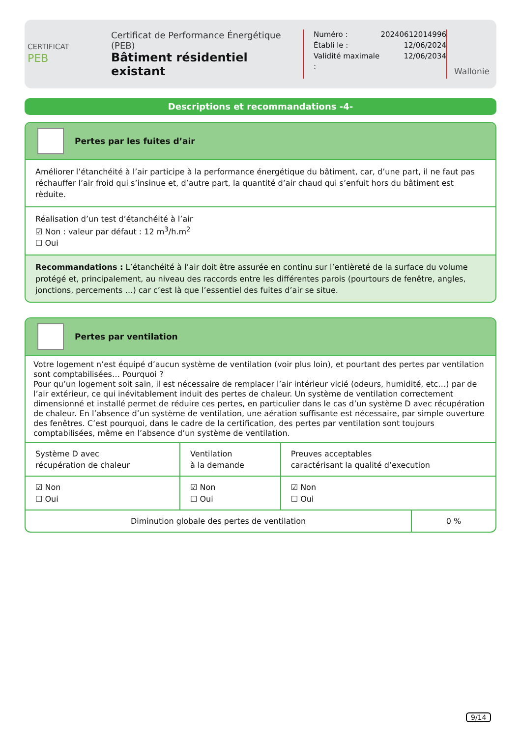CERTIFICAT
PEB
Certificat de Performance Énergétique (PEB)
Bâtiment résidentiel existant
| Numéro : | 20240612014996 |
| Établi le : | 12/06/2024 |
| Validité maximale : | 12/06/2034 |
Wallonie
Descriptions et recommandations -4-
Pertes par les fuites d’air
Améliorer l’étanchéité à l’air participe à la performance énergétique du bâtiment, car, d’une part, il ne faut pas réchauffer l’air froid qui s’insinue et, d’autre part, la quantité d’air chaud qui s’enfuit hors du bâtiment est rèduite.
Réalisation d’un test d’étanchéité à l’air
☑ Non : valeur par défaut : 12 m<sup>3</sup>/h.m<sup>2</sup>
☐ Oui
Recommandations : L’étanchéité à l’air doit être assurée en continu sur l’entièreté de la surface du volume protégé et, principalement, au niveau des raccords entre les différentes parois (pourtours de fenêtre, angles, jonctions, percements …) car c’est là que l’essentiel des fuites d’air se situe.
Pertes par ventilation
Votre logement n’est équipé d’aucun système de ventilation (voir plus loin), et pourtant des pertes par ventilation sont comptabilisées… Pourquoi ?
Pour qu’un logement soit sain, il est nécessaire de remplacer l’air intérieur vicié (odeurs, humidité, etc…) par de l’air extérieur, ce qui inévitablement induit des pertes de chaleur. Un système de ventilation correctement dimensionné et installé permet de réduire ces pertes, en particulier dans le cas d’un système D avec récupération de chaleur. En l’absence d’un système de ventilation, une aération suffisante est nécessaire, par simple ouverture des fenêtres. C’est pourquoi, dans le cadre de la certification, des pertes par ventilation sont toujours comptabilisées, même en l’absence d’un système de ventilation.
| Système D avec récupération de chaleur | Ventilation à la demande | Preuves acceptables caractérisant la qualité d’execution |
| ☑ Non ☐ Oui | ☑ Non ☐ Oui | ☑ Non ☐ Oui |
| Diminution globale des pertes de ventilation | 0 % |
9/14